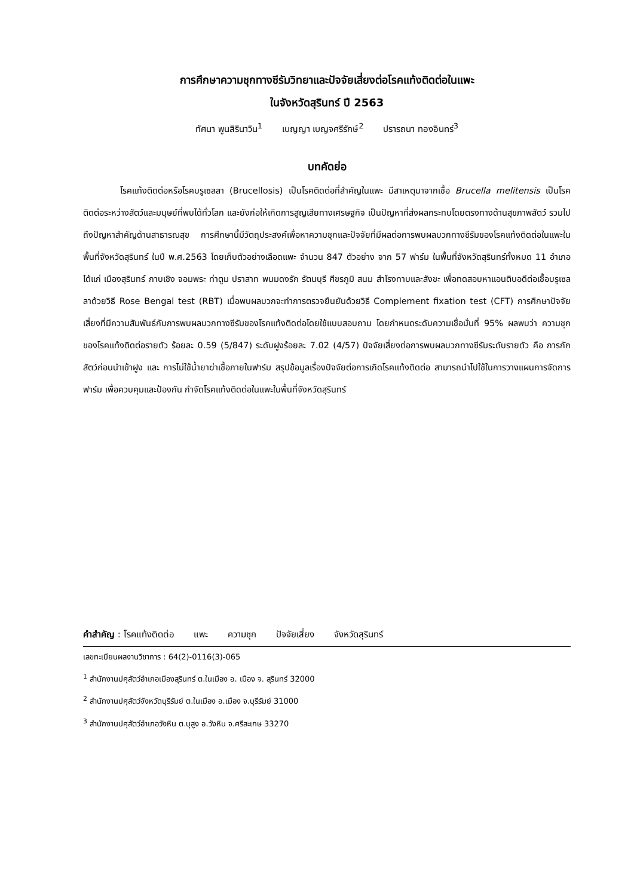การศึกษาความชุกทางซีรัมวิทยาและปัจจัยเสี่ยงต่อโรคแท้งติดต่อในแพะ
ในจังหวัดสุรินทร์ ปี 2563
ทัศนา พูนสิรินาวิน<sup>1</sup> เบญญา เบญจศรีรักษ์<sup>2</sup> ปรารถนา ทองอินทร์<sup>3</sup>
บทคัดย่อ
โรคแท้งติดต่อหรือโรคบรูเซลลา (Brucellosis) เป็นโรคติดต่อที่สำคัญในแพะ มีสาเหตุมาจากเชื้อ Brucella melitensis เป็นโรคติดต่อระหว่างสัตว์และมนุษย์ที่พบได้ทั่วโลก และยังก่อให้เกิดการสูญเสียทางเศรษฐกิจ เป็นปัญหาที่ส่งผลกระทบโดยตรงทางด้านสุขภาพสัตว์ รวมไปถึงปัญหาสำคัญด้านสาธารณสุข การศึกษานี้มีวัตถุประสงค์เพื่อหาความชุกและปัจจัยที่มีผลต่อการพบผลบวกทางซีรัมของโรคแท้งติดต่อในแพะในพื้นที่จังหวัดสุรินทร์ ในปี พ.ศ.2563 โดยเก็บตัวอย่างเลือดแพะ จำนวน 847 ตัวอย่าง จาก 57 ฟาร์ม ในพื้นที่จังหวัดสุรินทร์ทั้งหมด 11 อำเภอ ได้แก่ เมืองสุรินทร์ กาบเชิง จอมพระ ท่าตูม ปราสาท พนมดงรัก รัตนบุรี ศีขรภูมิ สนม สำโรงทาบและสังขะ เพื่อทดสอบหาแอนติบอดีต่อเชื้อบรูเซลลาด้วยวิธี Rose Bengal test (RBT) เมื่อพบผลบวกจะทำการตรวจยืนยันด้วยวิธี Complement fixation test (CFT) การศึกษาปัจจัยเสี่ยงที่มีความสัมพันธ์กับการพบผลบวกทางซีรัมของโรคแท้งติดต่อโดยใช้แบบสอบถาม โดยกำหนดระดับความเชื่อมั่นที่ 95% ผลพบว่า ความชุกของโรคแท้งติดต่อรายตัว ร้อยละ 0.59 (5/847) ระดับฝูงร้อยละ 7.02 (4/57) ปัจจัยเสี่ยงต่อการพบผลบวกทางซีรัมระดับรายตัว คือ การกักสัตว์ก่อนนำเข้าฝูง และ การไม่ใช้น้ำยาฆ่าเชื้อภายในฟาร์ม สรุปข้อมูลเรื่องปัจจัยต่อการเกิดโรคแท้งติดต่อ สามารถนำไปใช้ในการวางแผนการจัดการฟาร์ม เพื่อควบคุมและป้องกัน กำจัดโรคแท้งติดต่อในแพะในพื้นที่จังหวัดสุรินทร์
คำสำคัญ : โรคแท้งติดต่อ แพะ ความชุก ปัจจัยเสี่ยง จังหวัดสุรินทร์
เลขทะเบียนผลงานวิชาการ : 64(2)-0116(3)-065
<sup>1</sup> สำนักงานปศุสัตว์อำเภอเมืองสุรินทร์ ต.ในเมือง อ. เมือง จ. สุรินทร์ 32000
<sup>2</sup> สำนักงานปศุสัตว์จังหวัดบุรีรัมย์ ต.ในเมือง อ.เมือง จ.บุรีรัมย์ 31000
<sup>3</sup> สำนักงานปศุสัตว์อำเภอวังหิน ต.บุสูง อ.วังหิน จ.ศรีสะเกษ 33270